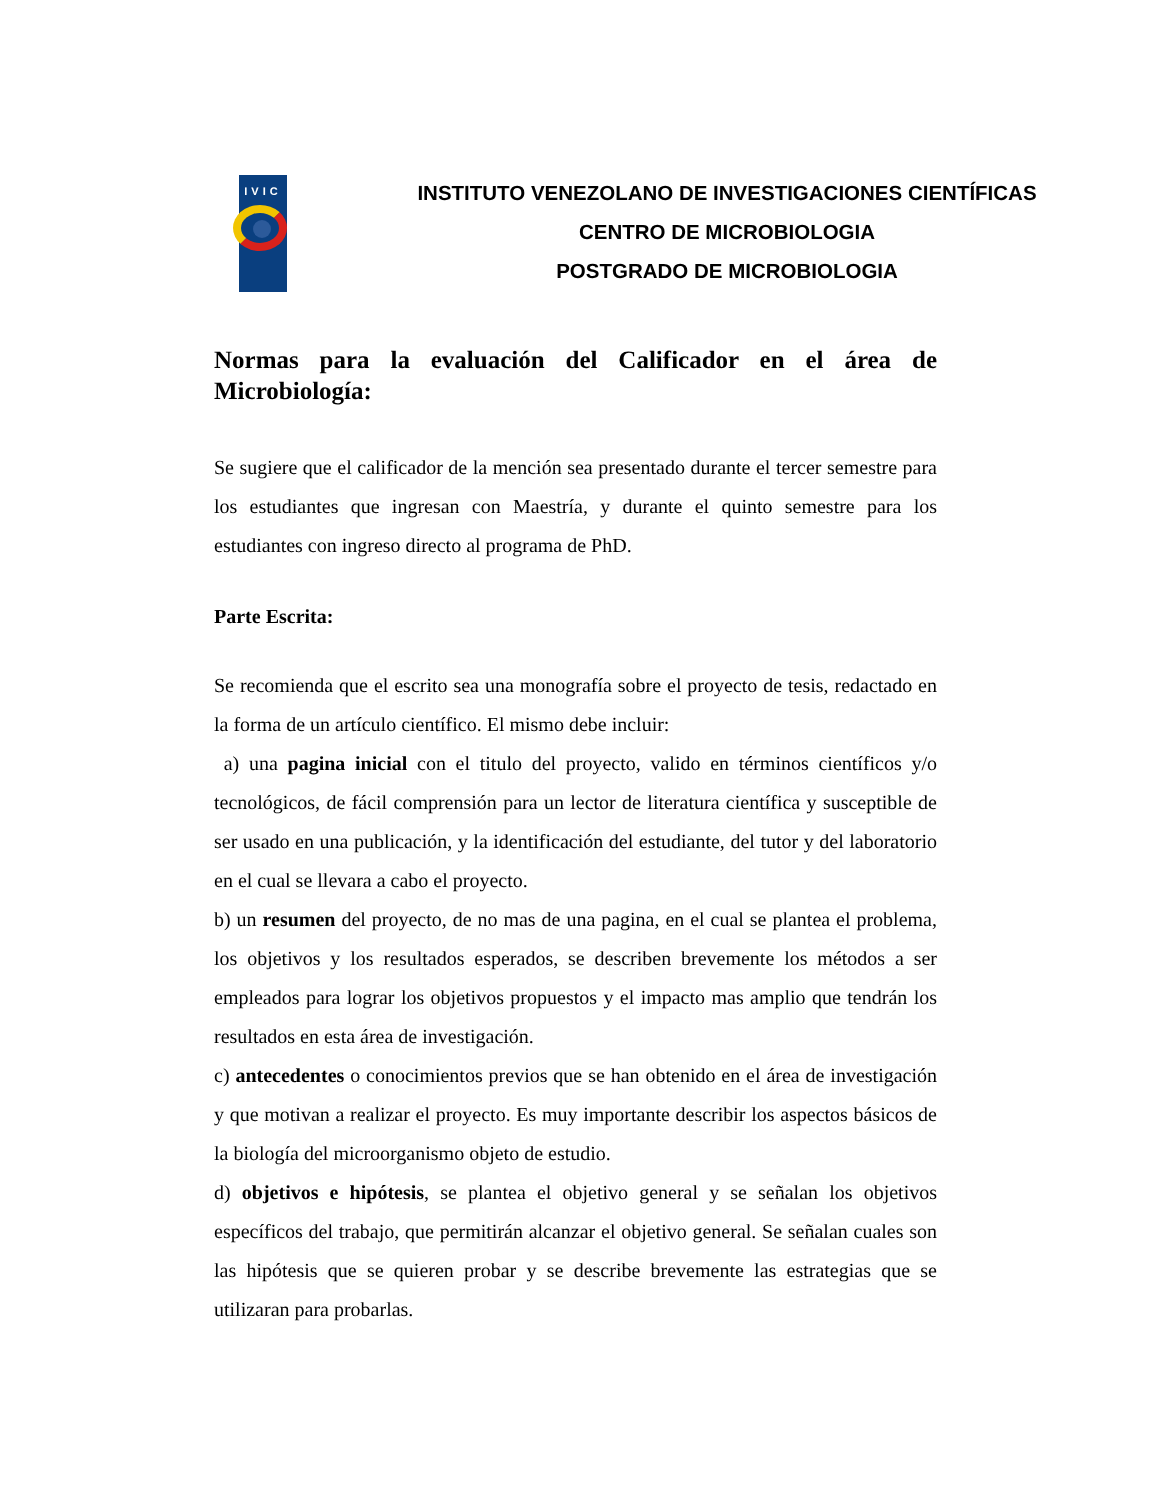IVIC
INSTITUTO VENEZOLANO DE INVESTIGACIONES CIENTÍFICAS
CENTRO DE MICROBIOLOGIA
POSTGRADO DE MICROBIOLOGIA
Normas para la evaluación del Calificador en el área de Microbiología:
Se sugiere que el calificador de la mención sea presentado durante el tercer semestre para los estudiantes que ingresan con Maestría, y durante el quinto semestre para los estudiantes con ingreso directo al programa de PhD.
Parte Escrita:
Se recomienda que el escrito sea una monografía sobre el proyecto de tesis, redactado en la forma de un artículo científico. El mismo debe incluir:
a) una pagina inicial con el titulo del proyecto, valido en términos científicos y/o tecnológicos, de fácil comprensión para un lector de literatura científica y susceptible de ser usado en una publicación, y la identificación del estudiante, del tutor y del laboratorio en el cual se llevara a cabo el proyecto.
b) un resumen del proyecto, de no mas de una pagina, en el cual se plantea el problema, los objetivos y los resultados esperados, se describen brevemente los métodos a ser empleados para lograr los objetivos propuestos y el impacto mas amplio que tendrán los resultados en esta área de investigación.
c) antecedentes o conocimientos previos que se han obtenido en el área de investigación y que motivan a realizar el proyecto. Es muy importante describir los aspectos básicos de la biología del microorganismo objeto de estudio.
d) objetivos e hipótesis, se plantea el objetivo general y se señalan los objetivos específicos del trabajo, que permitirán alcanzar el objetivo general. Se señalan cuales son las hipótesis que se quieren probar y se describe brevemente las estrategias que se utilizaran para probarlas.